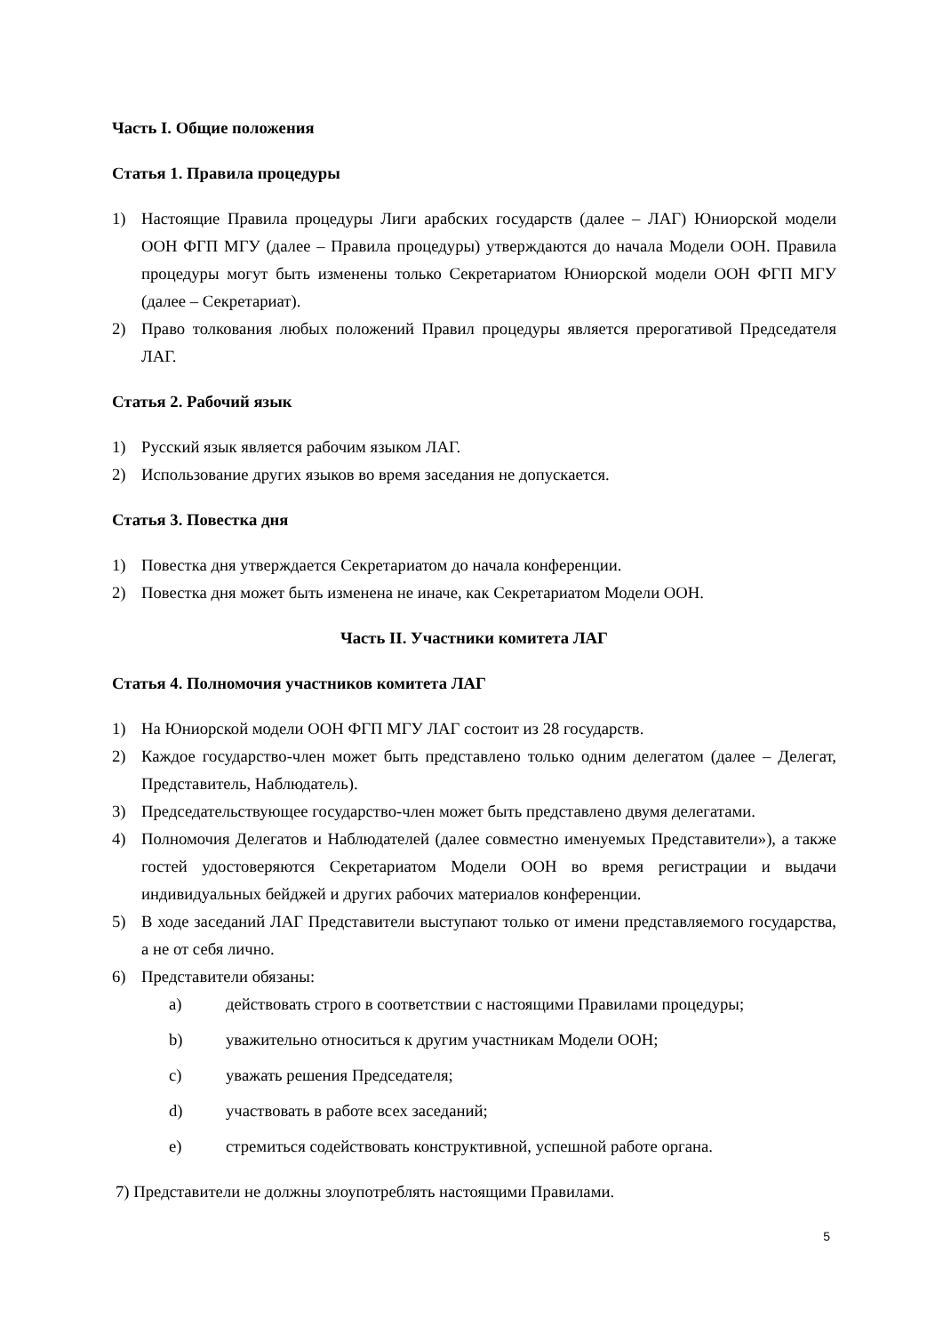Часть I. Общие положения
Статья 1. Правила процедуры
1) Настоящие Правила процедуры Лиги арабских государств (далее – ЛАГ) Юниорской модели ООН ФГП МГУ (далее – Правила процедуры) утверждаются до начала Модели ООН. Правила процедуры могут быть изменены только Секретариатом Юниорской модели ООН ФГП МГУ (далее – Секретариат).
2) Право толкования любых положений Правил процедуры является прерогативой Председателя ЛАГ.
Статья 2. Рабочий язык
1) Русский язык является рабочим языком ЛАГ.
2) Использование других языков во время заседания не допускается.
Статья 3. Повестка дня
1) Повестка дня утверждается Секретариатом до начала конференции.
2) Повестка дня может быть изменена не иначе, как Секретариатом Модели ООН.
Часть II. Участники комитета ЛАГ
Статья 4. Полномочия участников комитета ЛАГ
1) На Юниорской модели ООН ФГП МГУ ЛАГ состоит из 28 государств.
2) Каждое государство-член может быть представлено только одним делегатом (далее – Делегат, Представитель, Наблюдатель).
3) Председательствующее государство-член может быть представлено двумя делегатами.
4) Полномочия Делегатов и Наблюдателей (далее совместно именуемых Представители»), а также гостей удостоверяются Секретариатом Модели ООН во время регистрации и выдачи индивидуальных бейджей и других рабочих материалов конференции.
5) В ходе заседаний ЛАГ Представители выступают только от имени представляемого государства, а не от себя лично.
6) Представители обязаны:
a) действовать строго в соответствии с настоящими Правилами процедуры;
b) уважительно относиться к другим участникам Модели ООН;
c) уважать решения Председателя;
d) участвовать в работе всех заседаний;
e) стремиться содействовать конструктивной, успешной работе органа.
7) Представители не должны злоупотреблять настоящими Правилами.
5